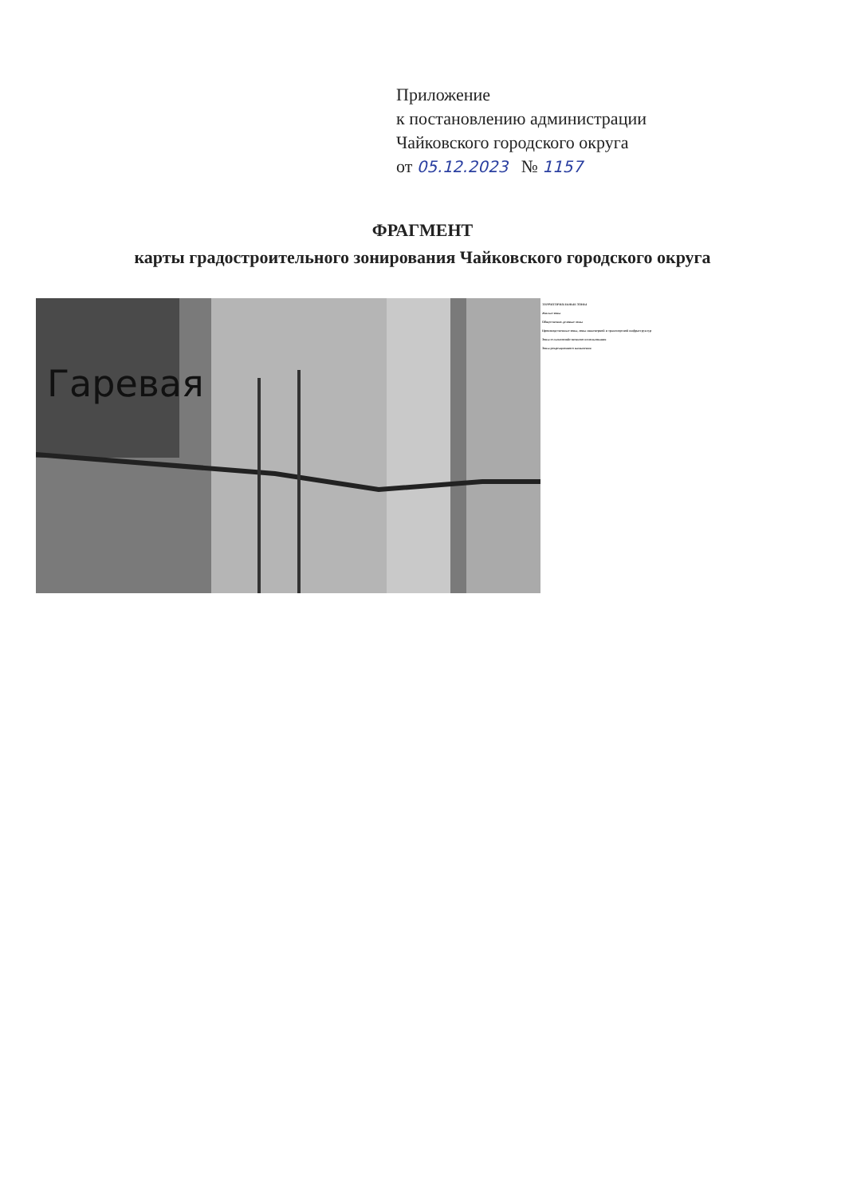Приложение
к постановлению администрации
Чайковского городского округа
от 05.12.2023 № 1157
ФРАГМЕНТ
карты градостроительного зонирования Чайковского городского округа
Гаревая
ТЕРРИТОРИАЛЬНЫЕ ЗОНЫ
Жилые зоны
Общественно-деловые зоны
Производственные зоны, зоны инженерной и транспортной инфраструктур
Зоны сельскохозяйственного использования
Зоны рекреационного назначения